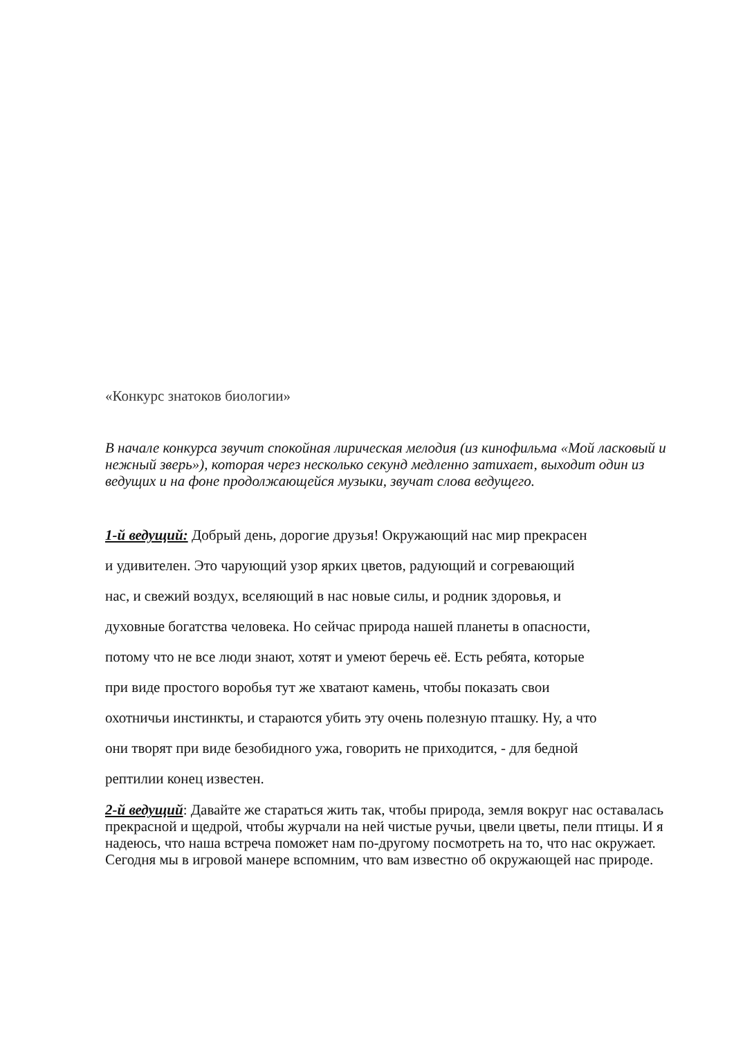«Конкурс знатоков биологии»
В начале конкурса звучит спокойная лирическая мелодия (из кинофильма «Мой ласковый и нежный зверь»), которая через несколько секунд медленно затихает, выходит один из ведущих и на фоне продолжающейся музыки, звучат слова ведущего.
1-й ведущий: Добрый день, дорогие друзья! Окружающий нас мир прекрасен
и удивителен. Это чарующий узор ярких цветов, радующий и согревающий
нас, и свежий воздух, вселяющий в нас новые силы, и родник здоровья, и
духовные богатства человека. Но сейчас природа нашей планеты в опасности,
потому что не все люди знают, хотят и умеют беречь её. Есть ребята, которые
при виде простого воробья тут же хватают камень, чтобы показать свои
охотничьи инстинкты, и стараются убить эту очень полезную пташку. Ну, а что
они творят при виде безобидного ужа, говорить не приходится, - для бедной
рептилии конец известен.
2-й ведущий: Давайте же стараться жить так, чтобы природа, земля вокруг нас оставалась прекрасной и щедрой, чтобы журчали на ней чистые ручьи, цвели цветы, пели птицы. И я надеюсь, что наша встреча поможет нам по-другому посмотреть на то, что нас окружает. Сегодня мы в игровой манере вспомним, что вам известно об окружающей нас природе.